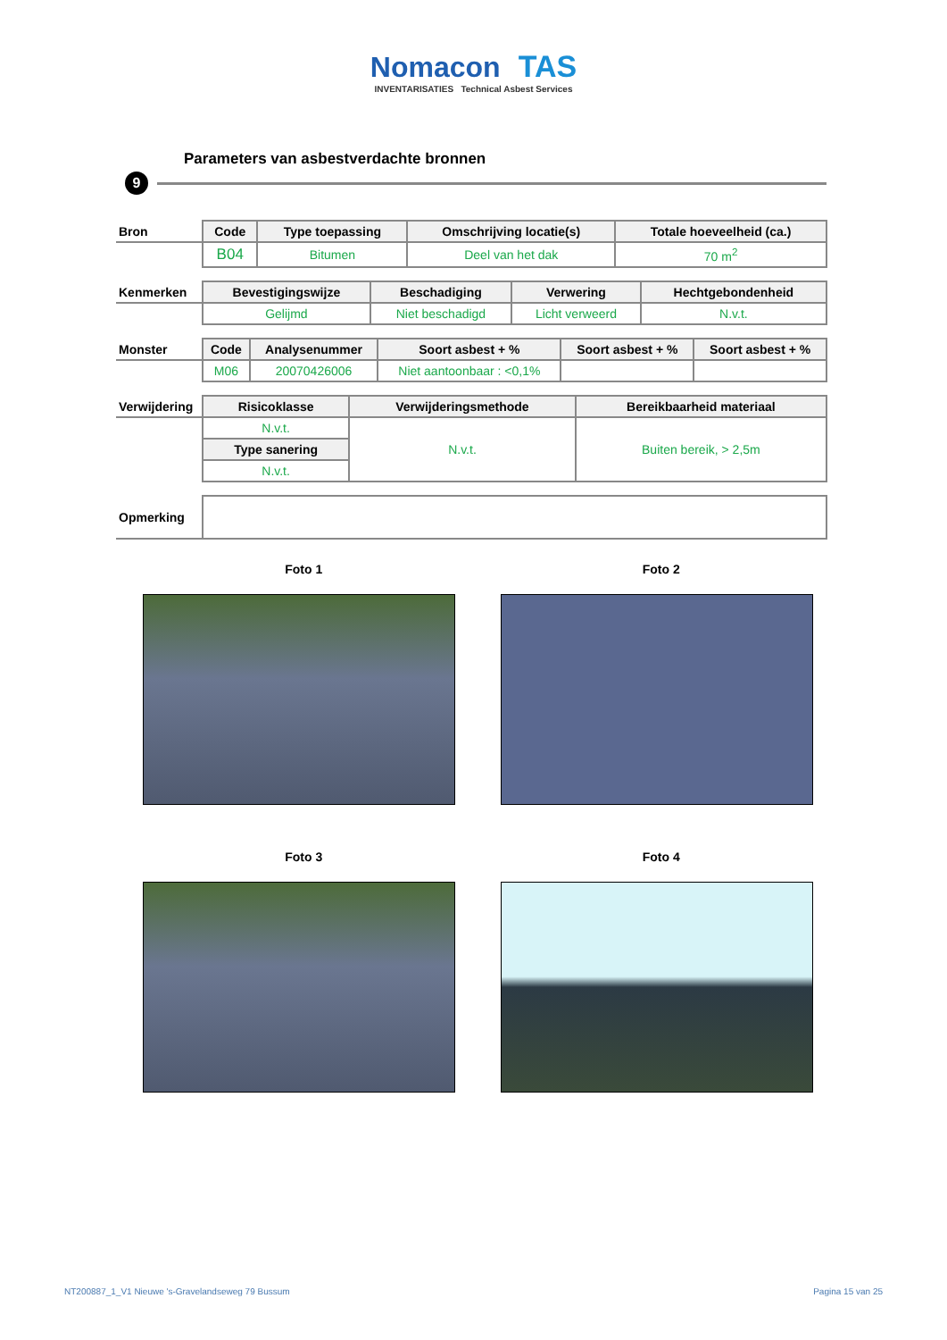Nomacon TAS
INVENTARISATIES Technical Asbest Services
Parameters van asbestverdachte bronnen
9
| Bron | Code | Type toepassing | Omschrijving locatie(s) | Totale hoeveelheid (ca.) |
| --- | --- | --- | --- | --- |
| | B04 | Bitumen | Deel van het dak | 70 m<sup>2</sup> |
| Kenmerken | Bevestigingswijze | Beschadiging | Verwering | Hechtgebondenheid |
| --- | --- | --- | --- | --- |
| | Gelijmd | Niet beschadigd | Licht verweerd | N.v.t. |
| Monster | Code | Analysenummer | Soort asbest + % | Soort asbest + % | Soort asbest + % |
| --- | --- | --- | --- | --- | --- |
| | M06 | 20070426006 | Niet aantoonbaar : <0,1% | | |
| Verwijdering | Risicoklasse | Verwijderingsmethode | Bereikbaarheid materiaal |
| --- | --- | --- | --- |
| | N.v.t. | N.v.t. | Buiten bereik, > 2,5m |
| | Type sanering | | |
| | N.v.t. | | |
| Opmerking | |
Foto 1
Foto 2
Foto 3
Foto 4
NT200887_1_V1 Nieuwe 's-Gravelandseweg 79 Bussum Pagina 15 van 25